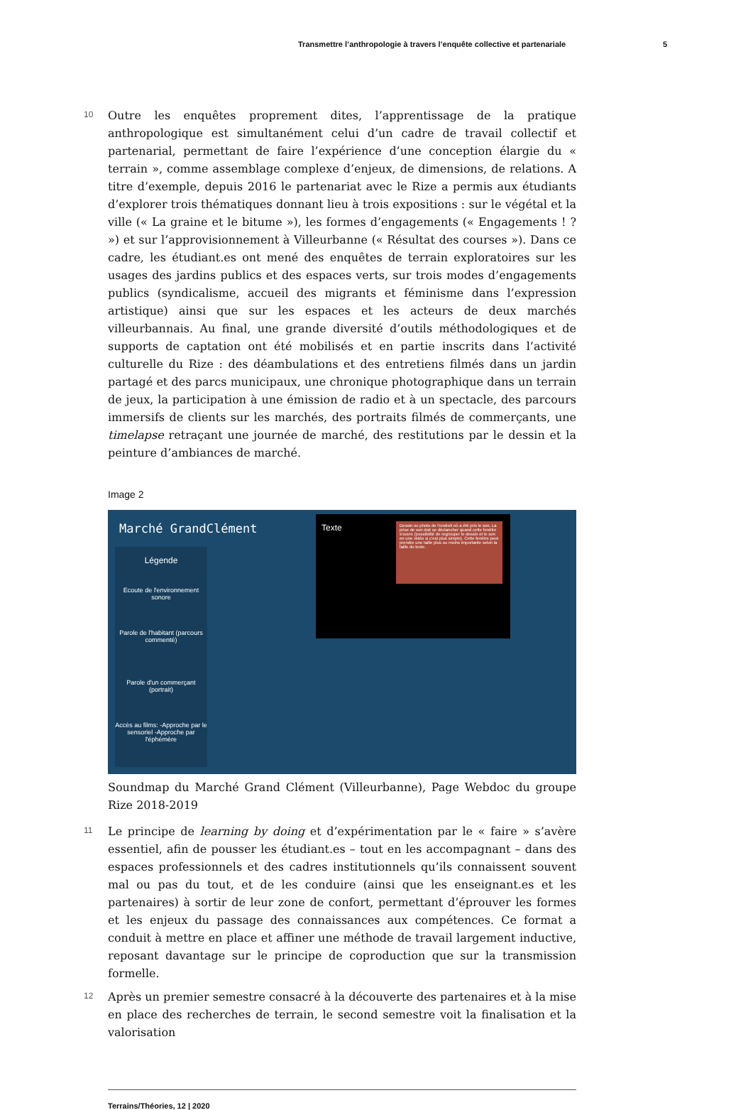Transmettre l’anthropologie à travers l’enquête collective et partenariale 5
10
Outre les enquêtes proprement dites, l’apprentissage de la pratique anthropologique est simultanément celui d’un cadre de travail collectif et partenarial, permettant de faire l’expérience d’une conception élargie du « terrain », comme assemblage complexe d’enjeux, de dimensions, de relations. A titre d’exemple, depuis 2016 le partenariat avec le Rize a permis aux étudiants d’explorer trois thématiques donnant lieu à trois expositions : sur le végétal et la ville (« La graine et le bitume »), les formes d’engagements (« Engagements ! ? ») et sur l’approvisionnement à Villeurbanne (« Résultat des courses »). Dans ce cadre, les étudiant.es ont mené des enquêtes de terrain exploratoires sur les usages des jardins publics et des espaces verts, sur trois modes d’engagements publics (syndicalisme, accueil des migrants et féminisme dans l’expression artistique) ainsi que sur les espaces et les acteurs de deux marchés villeurbannais. Au final, une grande diversité d’outils méthodologiques et de supports de captation ont été mobilisés et en partie inscrits dans l’activité culturelle du Rize : des déambulations et des entretiens filmés dans un jardin partagé et des parcs municipaux, une chronique photographique dans un terrain de jeux, la participation à une émission de radio et à un spectacle, des parcours immersifs de clients sur les marchés, des portraits filmés de commerçants, une timelapse retraçant une journée de marché, des restitutions par le dessin et la peinture d’ambiances de marché.
Image 2
Marché GrandClément
Légende
Ecoute de l'environnement sonore
Parole de l'habitant (parcours commenté)
Parole d'un commerçant (portrait)
Accès au films: -Approche par le sensoriel -Approche par l'éphémère
Texte
Dessin ou photo de l'endroit où a été pris le son. La prise de son doit se déclancher quand cette fenêtre s'ouvre (possibilité de regrouper le dessin et le son en une vidéo si c'est plus simple). Cette fenêtre peut prendre une taille plus ou moins importante selon la taille du texte.
Soundmap du Marché Grand Clément (Villeurbanne), Page Webdoc du groupe Rize 2018-2019
11
Le principe de learning by doing et d’expérimentation par le « faire » s’avère essentiel, afin de pousser les étudiant.es – tout en les accompagnant – dans des espaces professionnels et des cadres institutionnels qu’ils connaissent souvent mal ou pas du tout, et de les conduire (ainsi que les enseignant.es et les partenaires) à sortir de leur zone de confort, permettant d’éprouver les formes et les enjeux du passage des connaissances aux compétences. Ce format a conduit à mettre en place et affiner une méthode de travail largement inductive, reposant davantage sur le principe de coproduction que sur la transmission formelle.
12
Après un premier semestre consacré à la découverte des partenaires et à la mise en place des recherches de terrain, le second semestre voit la finalisation et la valorisation
Terrains/Théories, 12 | 2020